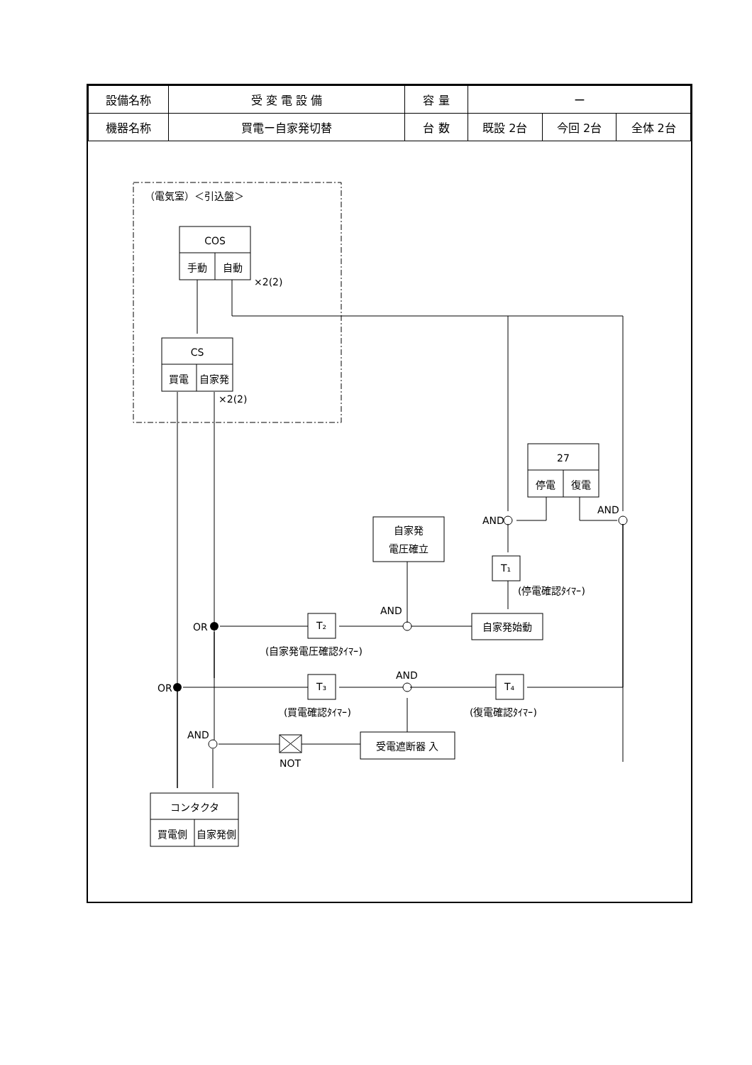| 設備名称 | 受 変 電 設 備 | 容 量 | ー | | |
| 機器名称 | 買電ー自家発切替 | 台 数 | 既設 2台 | 今回 2台 | 全体 2台 |
COS
手動
自動
CS
買電
自家発
27
停電
復電
自家発
電圧確立
T₁
自家発始動
T₂
T₃
T₄
受電遮断器 入
NOT
コンタクタ
買電側
自家発側
（電気室）＜引込盤＞
×2(2)
×2(2)
AND
AND
(停電確認ﾀｲﾏｰ)
AND
OR
(自家発電圧確認ﾀｲﾏｰ)
AND
OR
(買電確認ﾀｲﾏｰ)
(復電確認ﾀｲﾏｰ)
AND